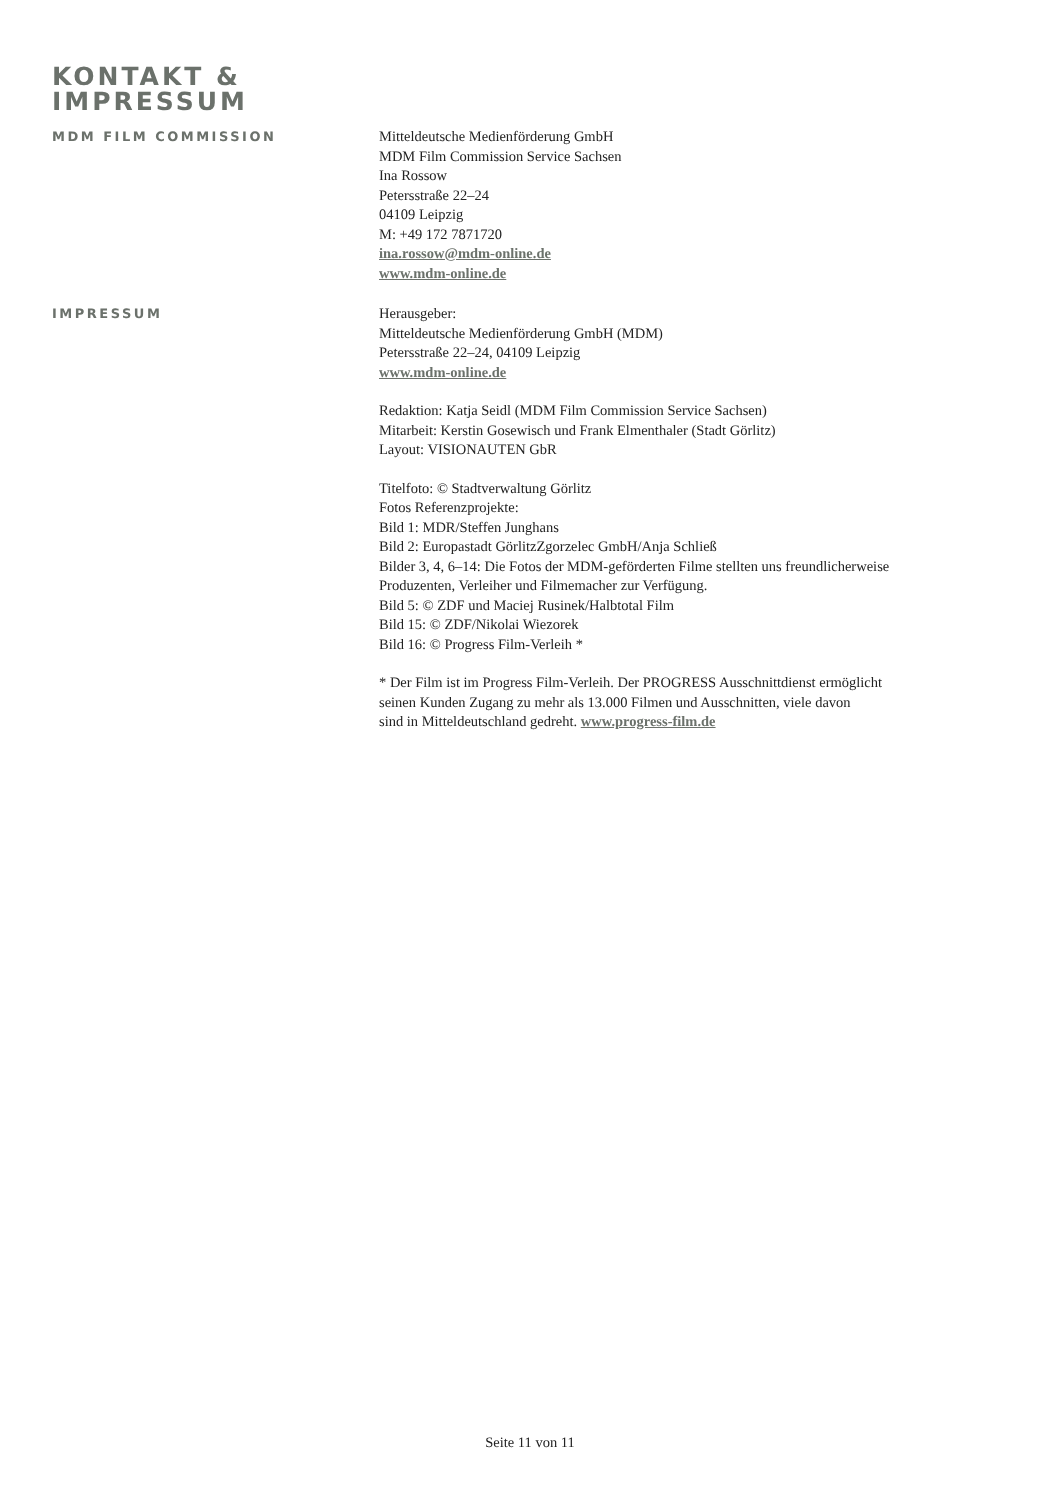KONTAKT &
IMPRESSUM
MDM FILM COMMISSION Mitteldeutsche Medienförderung GmbH
MDM Film Commission Service Sachsen
Ina Rossow
Petersstraße 22–24
04109 Leipzig
M: +49 172 7871720
ina.rossow@mdm-online.de
www.mdm-online.de
IMPRESSUM Herausgeber:
Mitteldeutsche Medienförderung GmbH (MDM)
Petersstraße 22–24, 04109 Leipzig
www.mdm-online.de
Redaktion: Katja Seidl (MDM Film Commission Service Sachsen)
Mitarbeit: Kerstin Gosewisch und Frank Elmenthaler (Stadt Görlitz)
Layout: VISIONAUTEN GbR
Titelfoto: © Stadtverwaltung Görlitz
Fotos Referenzprojekte:
Bild 1: MDR/Steffen Junghans
Bild 2: Europastadt GörlitzZgorzelec GmbH/Anja Schließ
Bilder 3, 4, 6–14: Die Fotos der MDM-geförderten Filme stellten uns freundlicherweise
Produzenten, Verleiher und Filmemacher zur Verfügung.
Bild 5: © ZDF und Maciej Rusinek/Halbtotal Film
Bild 15: © ZDF/Nikolai Wiezorek
Bild 16: © Progress Film-Verleih *
* Der Film ist im Progress Film-Verleih. Der PROGRESS Ausschnittdienst ermöglicht
seinen Kunden Zugang zu mehr als 13.000 Filmen und Ausschnitten, viele davon
sind in Mitteldeutschland gedreht. www.progress-film.de
Seite 11 von 11